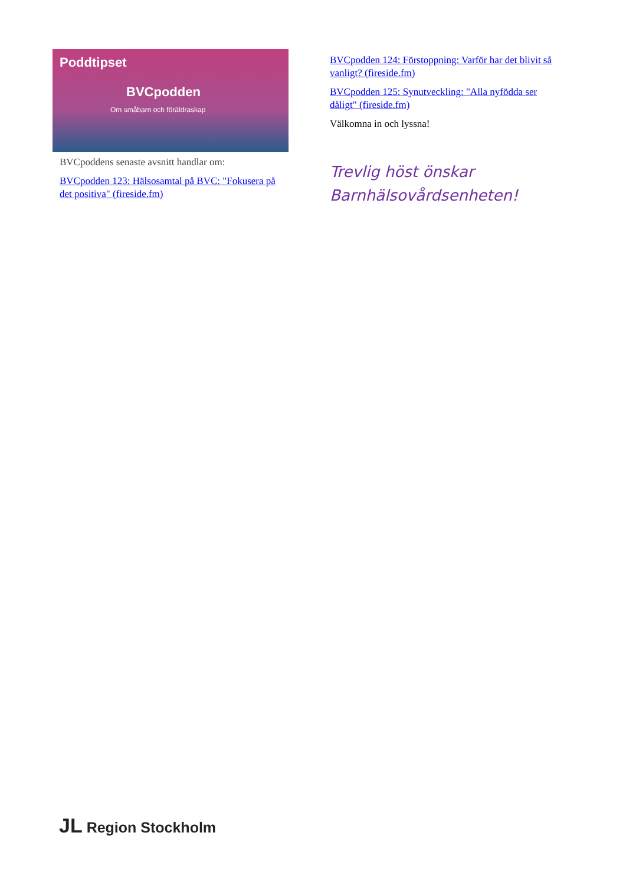Poddtipset
BVCpodden
Om småbarn och föräldraskap
BVCpoddens senaste avsnitt handlar om:
BVCpodden 123: Hälsosamtal på BVC: "Fokusera på det positiva" (fireside.fm)
BVCpodden 124: Förstoppning: Varför har det blivit så vanligt? (fireside.fm)
BVCpodden 125: Synutveckling: "Alla nyfödda ser dåligt" (fireside.fm)
Välkomna in och lyssna!
Trevlig höst önskar Barnhälsovårdsenheten!
JL Region Stockholm